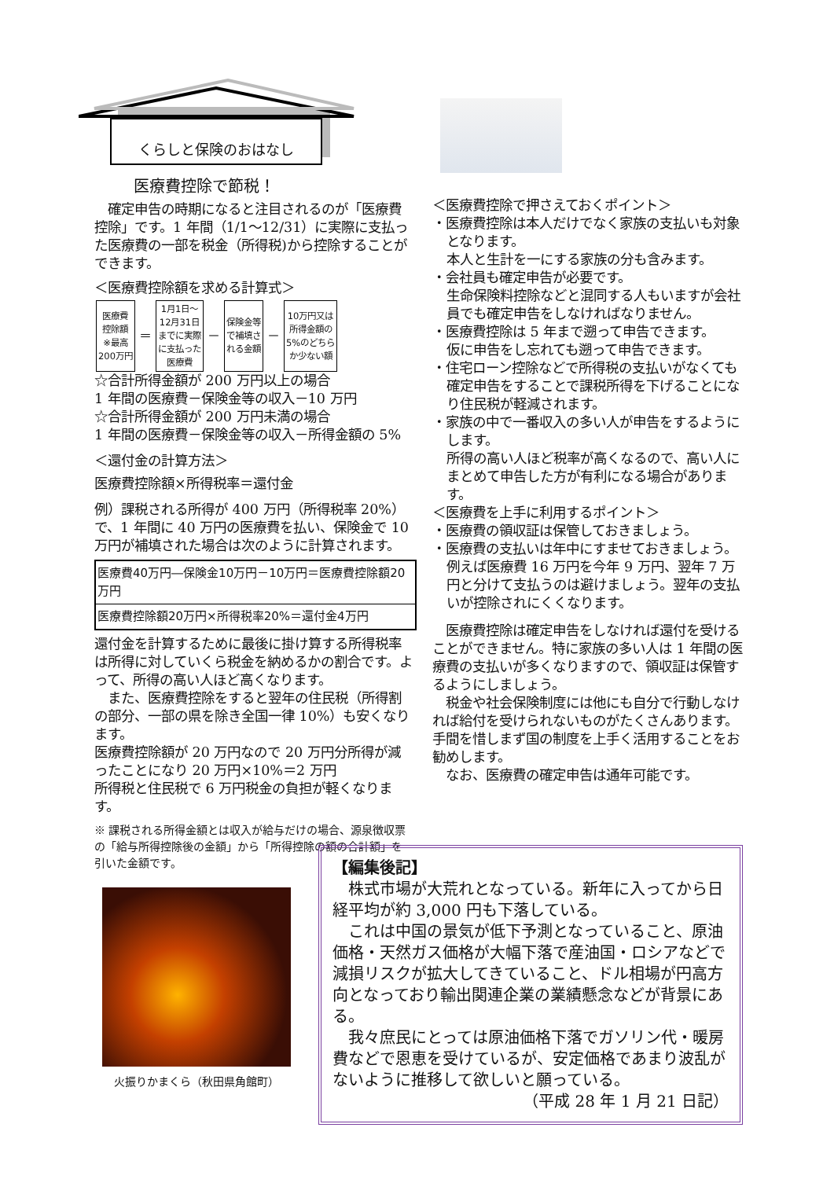くらしと保険のおはなし
医療費控除で節税！
　確定申告の時期になると注目されるのが「医療費控除」です。1 年間（1/1～12/31）に実際に支払った医療費の一部を税金（所得税)から控除することができます。
＜医療費控除額を求める計算式＞
| 医療費 控除額 ※最高 200万円 | ＝ | 1月1日～ 12月31日 までに実際 に支払った 医療費 | － | 保険金等 で補填さ れる金額 | － | 10万円又は 所得金額の 5%のどちら か少ない額 |
☆合計所得金額が 200 万円以上の場合
1 年間の医療費－保険金等の収入－10 万円
☆合計所得金額が 200 万円未満の場合
1 年間の医療費－保険金等の収入－所得金額の 5%
＜還付金の計算方法＞
医療費控除額×所得税率＝還付金
例）課税される所得が 400 万円（所得税率 20%）で、1 年間に 40 万円の医療費を払い、保険金で 10 万円が補填された場合は次のように計算されます。
| 医療費40万円―保険金10万円－10万円＝医療費控除額20万円 |
| 医療費控除額20万円×所得税率20%＝還付金4万円 |
還付金を計算するために最後に掛け算する所得税率は所得に対していくら税金を納めるかの割合です。よって、所得の高い人ほど高くなります。
　また、医療費控除をすると翌年の住民税（所得割の部分、一部の県を除き全国一律 10%）も安くなります。
医療費控除額が 20 万円なので 20 万円分所得が減ったことになり 20 万円×10%＝2 万円
所得税と住民税で 6 万円税金の負担が軽くなります。
※ 課税される所得金額とは収入が給与だけの場合、源泉徴収票の「給与所得控除後の金額」から「所得控除の額の合計額」を引いた金額です。
火振りかまくら（秋田県角館町）
＜医療費控除で押さえておくポイント＞
・医療費控除は本人だけでなく家族の支払いも対象となります。
本人と生計を一にする家族の分も含みます。
・会社員も確定申告が必要です。
生命保険料控除などと混同する人もいますが会社員でも確定申告をしなければなりません。
・医療費控除は 5 年まで遡って申告できます。
仮に申告をし忘れても遡って申告できます。
・住宅ローン控除などで所得税の支払いがなくても確定申告をすることで課税所得を下げることになり住民税が軽減されます。
・家族の中で一番収入の多い人が申告をするようにします。
所得の高い人ほど税率が高くなるので、高い人にまとめて申告した方が有利になる場合があります。
＜医療費を上手に利用するポイント＞
・医療費の領収証は保管しておきましょう。
・医療費の支払いは年中にすませておきましょう。
例えば医療費 16 万円を今年 9 万円、翌年 7 万円と分けて支払うのは避けましょう。翌年の支払いが控除されにくくなります。
　医療費控除は確定申告をしなければ還付を受けることができません。特に家族の多い人は 1 年間の医療費の支払いが多くなりますので、領収証は保管するようにしましょう。
　税金や社会保険制度には他にも自分で行動しなければ給付を受けられないものがたくさんあります。手間を惜しまず国の制度を上手く活用することをお勧めします。
　なお、医療費の確定申告は通年可能です。
【編集後記】
　株式市場が大荒れとなっている。新年に入ってから日経平均が約 3,000 円も下落している。
　これは中国の景気が低下予測となっていること、原油価格・天然ガス価格が大幅下落で産油国・ロシアなどで減損リスクが拡大してきていること、ドル相場が円高方向となっており輸出関連企業の業績懸念などが背景にある。
　我々庶民にとっては原油価格下落でガソリン代・暖房費などで恩恵を受けているが、安定価格であまり波乱がないように推移して欲しいと願っている。
（平成 28 年 1 月 21 日記）